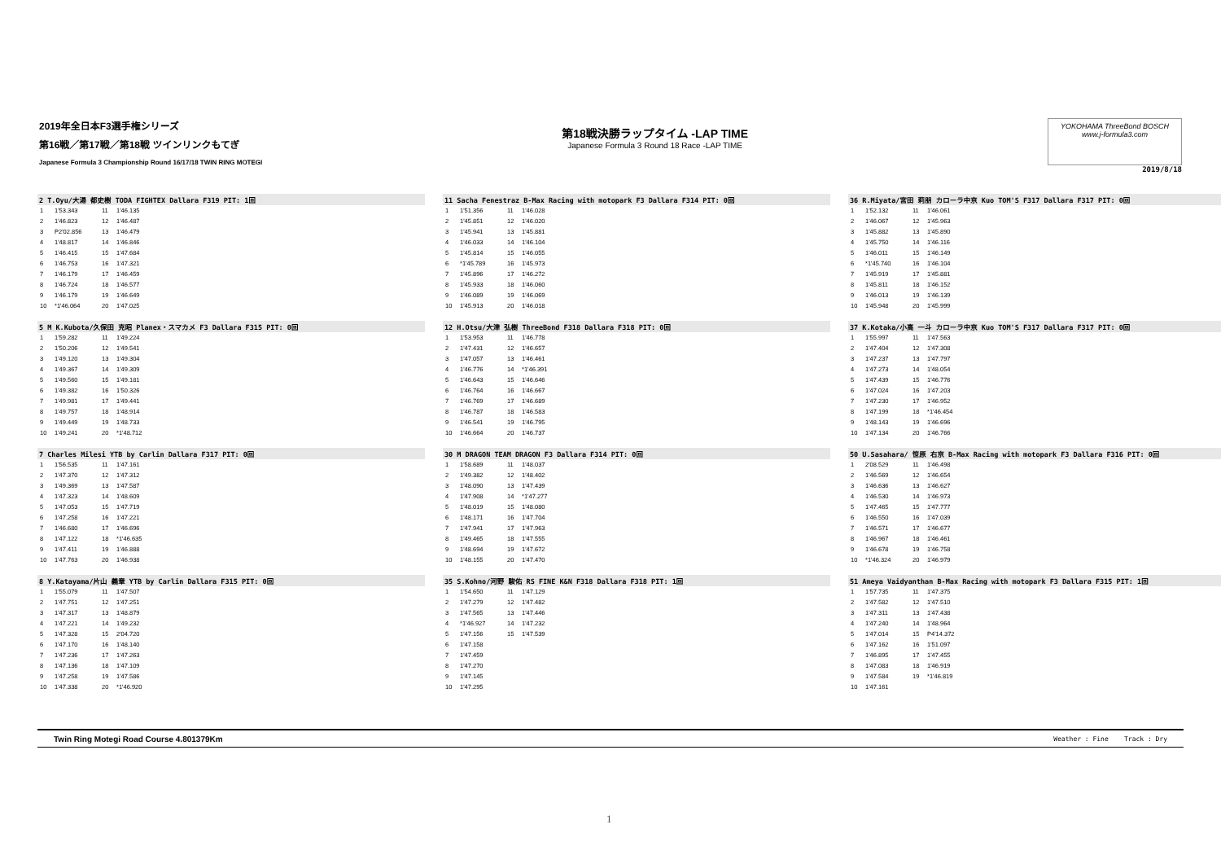2019年全日本F3選手権シリーズ
第16戦／第17戦／第18戦 ツインリンクもてぎ
Japanese Formula 3 Championship Round 16/17/18 TWIN RING MOTEGI
第18戦決勝ラップタイム -LAP TIME
Japanese Formula 3 Round 18 Race -LAP TIME
YOKOHAMA ThreeBond BOSCH
www.j-formula3.com
2019/8/18
2 T.Oyu/大湯 都史樹 TODA FIGHTEX Dallara F319 PIT: 1回
| 1 | 1'53.343 | 11 | 1'46.135 |
| 2 | 1'46.823 | 12 | 1'46.487 |
| 3 | P2'02.856 | 13 | 1'46.479 |
| 4 | 1'48.817 | 14 | 1'46.846 |
| 5 | 1'46.415 | 15 | 1'47.684 |
| 6 | 1'46.753 | 16 | 1'47.321 |
| 7 | 1'46.179 | 17 | 1'46.459 |
| 8 | 1'46.724 | 18 | 1'46.577 |
| 9 | 1'46.179 | 19 | 1'46.649 |
| 10 | *1'46.064 | 20 | 1'47.025 |
5 M K.Kubota/久保田 克昭 Planex・スマカメ F3 Dallara F315 PIT: 0回
| 1 | 1'59.282 | 11 | 1'49.224 |
| 2 | 1'50.206 | 12 | 1'49.541 |
| 3 | 1'49.120 | 13 | 1'49.304 |
| 4 | 1'49.367 | 14 | 1'49.309 |
| 5 | 1'49.560 | 15 | 1'49.181 |
| 6 | 1'49.382 | 16 | 1'50.326 |
| 7 | 1'49.981 | 17 | 1'49.441 |
| 8 | 1'49.757 | 18 | 1'48.914 |
| 9 | 1'49.449 | 19 | 1'48.733 |
| 10 | 1'49.241 | 20 | *1'48.712 |
7 Charles Milesi YTB by Carlin Dallara F317 PIT: 0回
| 1 | 1'56.535 | 11 | 1'47.161 |
| 2 | 1'47.370 | 12 | 1'47.312 |
| 3 | 1'49.369 | 13 | 1'47.587 |
| 4 | 1'47.323 | 14 | 1'48.609 |
| 5 | 1'47.053 | 15 | 1'47.719 |
| 6 | 1'47.258 | 16 | 1'47.221 |
| 7 | 1'46.680 | 17 | 1'46.696 |
| 8 | 1'47.122 | 18 | *1'46.635 |
| 9 | 1'47.411 | 19 | 1'46.888 |
| 10 | 1'47.763 | 20 | 1'46.938 |
8 Y.Katayama/片山 義章 YTB by Carlin Dallara F315 PIT: 0回
| 1 | 1'55.079 | 11 | 1'47.507 |
| 2 | 1'47.751 | 12 | 1'47.251 |
| 3 | 1'47.317 | 13 | 1'48.879 |
| 4 | 1'47.221 | 14 | 1'49.232 |
| 5 | 1'47.328 | 15 | 2'04.720 |
| 6 | 1'47.170 | 16 | 1'48.140 |
| 7 | 1'47.236 | 17 | 1'47.263 |
| 8 | 1'47.136 | 18 | 1'47.109 |
| 9 | 1'47.258 | 19 | 1'47.586 |
| 10 | 1'47.338 | 20 | *1'46.920 |
11 Sacha Fenestraz B-Max Racing with motopark F3 Dallara F314 PIT: 0回
| 1 | 1'51.356 | 11 | 1'46.028 |
| 2 | 1'45.851 | 12 | 1'46.020 |
| 3 | 1'45.941 | 13 | 1'45.881 |
| 4 | 1'46.033 | 14 | 1'46.104 |
| 5 | 1'45.814 | 15 | 1'46.055 |
| 6 | *1'45.789 | 16 | 1'45.973 |
| 7 | 1'45.896 | 17 | 1'46.272 |
| 8 | 1'45.933 | 18 | 1'46.060 |
| 9 | 1'46.089 | 19 | 1'46.069 |
| 10 | 1'45.913 | 20 | 1'46.018 |
12 H.Otsu/大津 弘樹 ThreeBond F318 Dallara F318 PIT: 0回
| 1 | 1'53.953 | 11 | 1'46.778 |
| 2 | 1'47.431 | 12 | 1'46.657 |
| 3 | 1'47.057 | 13 | 1'46.461 |
| 4 | 1'46.776 | 14 | *1'46.391 |
| 5 | 1'46.643 | 15 | 1'46.646 |
| 6 | 1'46.764 | 16 | 1'46.667 |
| 7 | 1'46.769 | 17 | 1'46.689 |
| 8 | 1'46.787 | 18 | 1'46.583 |
| 9 | 1'46.541 | 19 | 1'46.795 |
| 10 | 1'46.664 | 20 | 1'46.737 |
30 M DRAGON TEAM DRAGON F3 Dallara F314 PIT: 0回
| 1 | 1'58.689 | 11 | 1'48.037 |
| 2 | 1'49.382 | 12 | 1'48.402 |
| 3 | 1'48.090 | 13 | 1'47.439 |
| 4 | 1'47.908 | 14 | *1'47.277 |
| 5 | 1'48.019 | 15 | 1'48.080 |
| 6 | 1'48.171 | 16 | 1'47.704 |
| 7 | 1'47.941 | 17 | 1'47.963 |
| 8 | 1'49.465 | 18 | 1'47.555 |
| 9 | 1'48.694 | 19 | 1'47.672 |
| 10 | 1'48.155 | 20 | 1'47.470 |
35 S.Kohno/河野 駿佑 RS FINE K&N F318 Dallara F318 PIT: 1回
| 1 | 1'54.650 | 11 | 1'47.129 |
| 2 | 1'47.279 | 12 | 1'47.482 |
| 3 | 1'47.565 | 13 | 1'47.446 |
| 4 | *1'46.927 | 14 | 1'47.232 |
| 5 | 1'47.156 | 15 | 1'47.539 |
| 6 | 1'47.158 | | |
| 7 | 1'47.459 | | |
| 8 | 1'47.270 | | |
| 9 | 1'47.145 | | |
| 10 | 1'47.295 | | |
36 R.Miyata/宮田 莉朋 カローラ中京 Kuo TOM'S F317 Dallara F317 PIT: 0回
| 1 | 1'52.132 | 11 | 1'46.061 |
| 2 | 1'46.067 | 12 | 1'45.963 |
| 3 | 1'45.882 | 13 | 1'45.890 |
| 4 | 1'45.750 | 14 | 1'46.116 |
| 5 | 1'46.011 | 15 | 1'46.149 |
| 6 | *1'45.740 | 16 | 1'46.104 |
| 7 | 1'45.919 | 17 | 1'45.881 |
| 8 | 1'45.811 | 18 | 1'46.152 |
| 9 | 1'46.013 | 19 | 1'46.139 |
| 10 | 1'45.948 | 20 | 1'45.999 |
37 K.Kotaka/小高 一斗 カローラ中京 Kuo TOM'S F317 Dallara F317 PIT: 0回
| 1 | 1'55.997 | 11 | 1'47.563 |
| 2 | 1'47.404 | 12 | 1'47.308 |
| 3 | 1'47.237 | 13 | 1'47.797 |
| 4 | 1'47.273 | 14 | 1'48.054 |
| 5 | 1'47.439 | 15 | 1'46.776 |
| 6 | 1'47.024 | 16 | 1'47.203 |
| 7 | 1'47.230 | 17 | 1'46.952 |
| 8 | 1'47.199 | 18 | *1'46.454 |
| 9 | 1'48.143 | 19 | 1'46.696 |
| 10 | 1'47.134 | 20 | 1'46.766 |
50 U.Sasahara/ 笹原 右京 B-Max Racing with motopark F3 Dallara F316 PIT: 0回
| 1 | 2'08.529 | 11 | 1'46.498 |
| 2 | 1'46.569 | 12 | 1'46.654 |
| 3 | 1'46.636 | 13 | 1'46.627 |
| 4 | 1'46.530 | 14 | 1'46.973 |
| 5 | 1'47.465 | 15 | 1'47.777 |
| 6 | 1'46.550 | 16 | 1'47.039 |
| 7 | 1'46.571 | 17 | 1'46.677 |
| 8 | 1'46.967 | 18 | 1'46.461 |
| 9 | 1'46.678 | 19 | 1'46.758 |
| 10 | *1'46.324 | 20 | 1'46.979 |
51 Ameya Vaidyanthan B-Max Racing with motopark F3 Dallara F315 PIT: 1回
| 1 | 1'57.735 | 11 | 1'47.375 |
| 2 | 1'47.582 | 12 | 1'47.510 |
| 3 | 1'47.311 | 13 | 1'47.438 |
| 4 | 1'47.240 | 14 | 1'48.964 |
| 5 | 1'47.014 | 15 | P4'14.372 |
| 6 | 1'47.162 | 16 | 1'51.097 |
| 7 | 1'46.895 | 17 | 1'47.455 |
| 8 | 1'47.083 | 18 | 1'46.919 |
| 9 | 1'47.584 | 19 | *1'46.819 |
| 10 | 1'47.161 | | |
Twin Ring Motegi Road Course 4.801379Km Weather : Fine Track : Dry
1